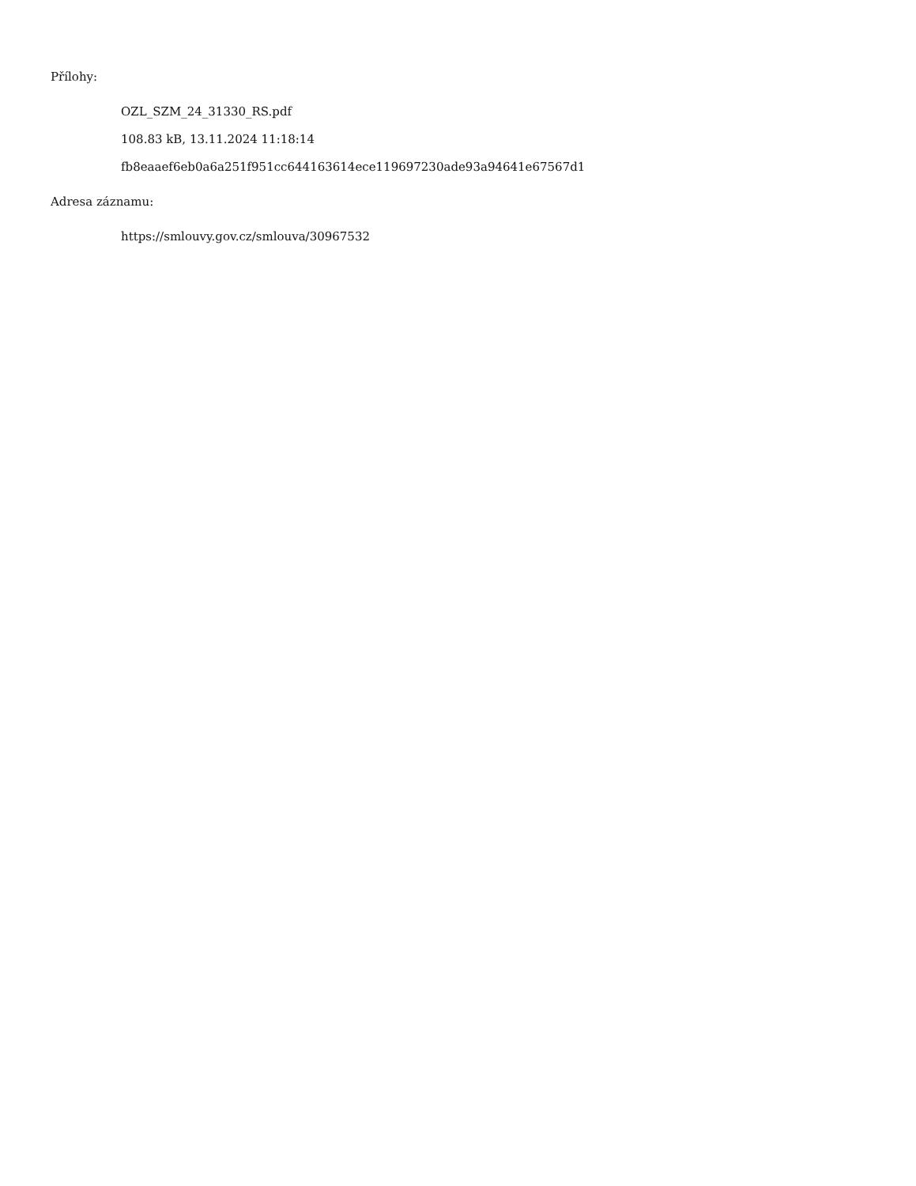Přílohy:
OZL_SZM_24_31330_RS.pdf
108.83 kB, 13.11.2024 11:18:14
fb8eaaef6eb0a6a251f951cc644163614ece119697230ade93a94641e67567d1
Adresa záznamu:
https://smlouvy.gov.cz/smlouva/30967532